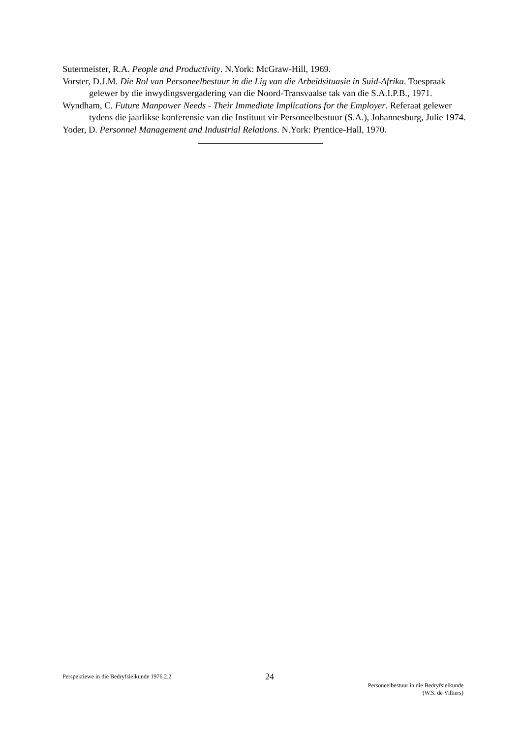Sutermeister, R.A. People and Productivity. N.York: McGraw-Hill, 1969.
Vorster, D.J.M. Die Rol van Personeelbestuur in die Lig van die Arbeidsituasie in Suid-Afrika. Toespraak gelewer by die inwydingsvergadering van die Noord-Transvaalse tak van die S.A.I.P.B., 1971.
Wyndham, C. Future Manpower Needs - Their Immediate Implications for the Employer. Referaat gelewer tydens die jaarlikse konferensie van die Instituut vir Personeelbestuur (S.A.), Johannesburg, Julie 1974.
Yoder, D. Personnel Management and Industrial Relations. N.York: Prentice-Hall, 1970.
Perspektiewe in die Bedryfsielkunde 1976 2.2
24
Personeelbestuur in die Bedryfsielkunde
(W.S. de Villiers)